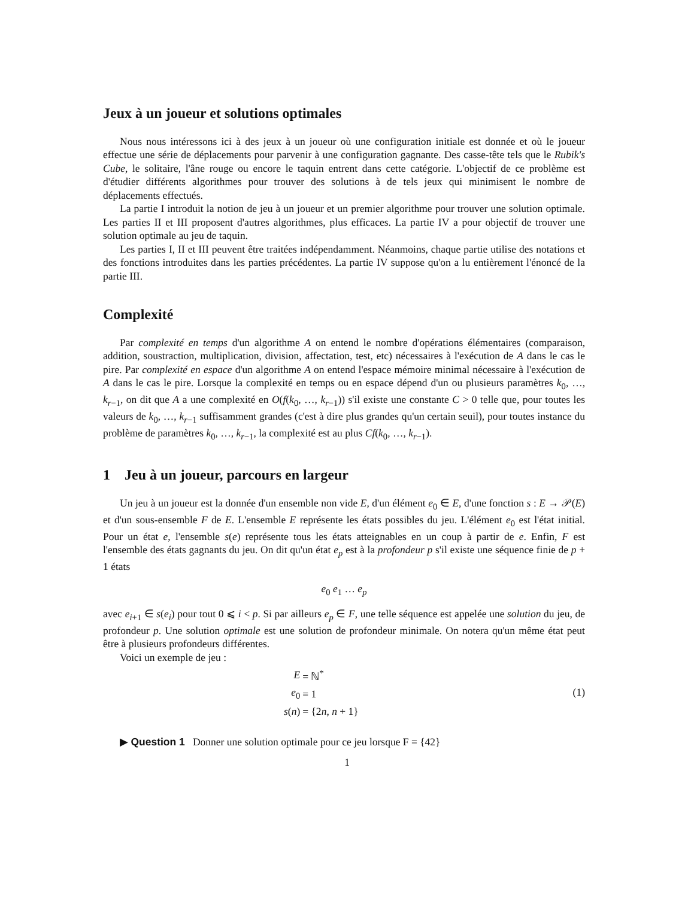Jeux à un joueur et solutions optimales
Nous nous intéressons ici à des jeux à un joueur où une configuration initiale est donnée et où le joueur effectue une série de déplacements pour parvenir à une configuration gagnante. Des casse-tête tels que le Rubik's Cube, le solitaire, l'âne rouge ou encore le taquin entrent dans cette catégorie. L'objectif de ce problème est d'étudier différents algorithmes pour trouver des solutions à de tels jeux qui minimisent le nombre de déplacements effectués.
La partie I introduit la notion de jeu à un joueur et un premier algorithme pour trouver une solution optimale. Les parties II et III proposent d'autres algorithmes, plus efficaces. La partie IV a pour objectif de trouver une solution optimale au jeu de taquin.
Les parties I, II et III peuvent être traitées indépendamment. Néanmoins, chaque partie utilise des notations et des fonctions introduites dans les parties précédentes. La partie IV suppose qu'on a lu entièrement l'énoncé de la partie III.
Complexité
Par complexité en temps d'un algorithme A on entend le nombre d'opérations élémentaires (comparaison, addition, soustraction, multiplication, division, affectation, test, etc) nécessaires à l'exécution de A dans le cas le pire. Par complexité en espace d'un algorithme A on entend l'espace mémoire minimal nécessaire à l'exécution de A dans le cas le pire. Lorsque la complexité en temps ou en espace dépend d'un ou plusieurs paramètres k<sub>0</sub>, …, k<sub>r−1</sub>, on dit que A a une complexité en O(f(k<sub>0</sub>, …, k<sub>r−1</sub>)) s'il existe une constante C > 0 telle que, pour toutes les valeurs de k<sub>0</sub>, …, k<sub>r−1</sub> suffisamment grandes (c'est à dire plus grandes qu'un certain seuil), pour toutes instance du problème de paramètres k<sub>0</sub>, …, k<sub>r−1</sub>, la complexité est au plus Cf(k<sub>0</sub>, …, k<sub>r−1</sub>).
1 Jeu à un joueur, parcours en largeur
Un jeu à un joueur est la donnée d'un ensemble non vide E, d'un élément e<sub>0</sub> ∈ E, d'une fonction s : E → 𝒫(E) et d'un sous-ensemble F de E. L'ensemble E représente les états possibles du jeu. L'élément e<sub>0</sub> est l'état initial. Pour un état e, l'ensemble s(e) représente tous les états atteignables en un coup à partir de e. Enfin, F est l'ensemble des états gagnants du jeu. On dit qu'un état e<sub>p</sub> est à la profondeur p s'il existe une séquence finie de p + 1 états
e<sub>0</sub> e<sub>1</sub> … e<sub>p</sub>
avec e<sub>i+1</sub> ∈ s(e<sub>i</sub>) pour tout 0 ⩽ i < p. Si par ailleurs e<sub>p</sub> ∈ F, une telle séquence est appelée une solution du jeu, de profondeur p. Une solution optimale est une solution de profondeur minimale. On notera qu'un même état peut être à plusieurs profondeurs différentes.
Voici un exemple de jeu :
| E | = ℕ<sup>*</sup> |
| e<sub>0</sub> | = 1 |
| s ( n ) | = {2 n , n + 1} |
(1)
▶ Question 1 Donner une solution optimale pour ce jeu lorsque F = {42}
1